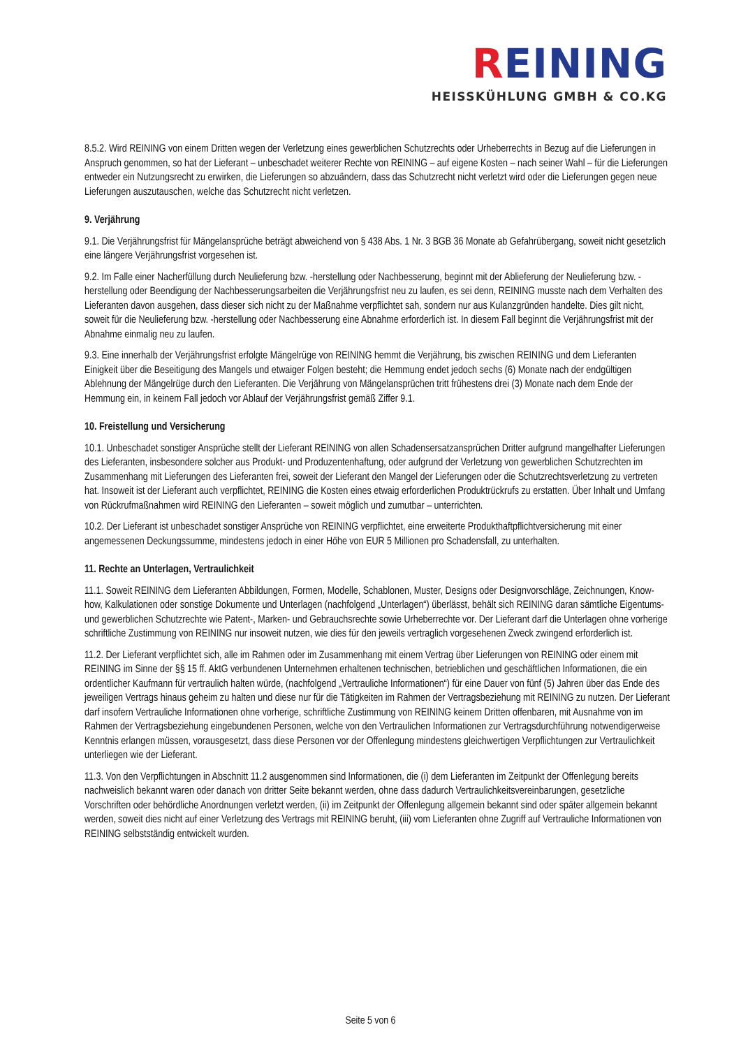REINING
HEISSKÜHLUNG GMBH & CO.KG
8.5.2. Wird REINING von einem Dritten wegen der Verletzung eines gewerblichen Schutzrechts oder Urheberrechts in Bezug auf die Lieferungen in Anspruch genommen, so hat der Lieferant – unbeschadet weiterer Rechte von REINING – auf eigene Kosten – nach seiner Wahl – für die Lieferungen entweder ein Nutzungsrecht zu erwirken, die Lieferungen so abzuändern, dass das Schutzrecht nicht verletzt wird oder die Lieferungen gegen neue Lieferungen auszutauschen, welche das Schutzrecht nicht verletzen.
9. Verjährung
9.1. Die Verjährungsfrist für Mängelansprüche beträgt abweichend von § 438 Abs. 1 Nr. 3 BGB 36 Monate ab Gefahrübergang, soweit nicht gesetzlich eine längere Verjährungsfrist vorgesehen ist.
9.2. Im Falle einer Nacherfüllung durch Neulieferung bzw. -herstellung oder Nachbesserung, beginnt mit der Ablieferung der Neulieferung bzw. -herstellung oder Beendigung der Nachbesserungsarbeiten die Verjährungsfrist neu zu laufen, es sei denn, REINING musste nach dem Verhalten des Lieferanten davon ausgehen, dass dieser sich nicht zu der Maßnahme verpflichtet sah, sondern nur aus Kulanzgründen handelte. Dies gilt nicht, soweit für die Neulieferung bzw. -herstellung oder Nachbesserung eine Abnahme erforderlich ist. In diesem Fall beginnt die Verjährungsfrist mit der Abnahme einmalig neu zu laufen.
9.3. Eine innerhalb der Verjährungsfrist erfolgte Mängelrüge von REINING hemmt die Verjährung, bis zwischen REINING und dem Lieferanten Einigkeit über die Beseitigung des Mangels und etwaiger Folgen besteht; die Hemmung endet jedoch sechs (6) Monate nach der endgültigen Ablehnung der Mängelrüge durch den Lieferanten. Die Verjährung von Mängelansprüchen tritt frühestens drei (3) Monate nach dem Ende der Hemmung ein, in keinem Fall jedoch vor Ablauf der Verjährungsfrist gemäß Ziffer 9.1.
10. Freistellung und Versicherung
10.1. Unbeschadet sonstiger Ansprüche stellt der Lieferant REINING von allen Schadensersatzansprüchen Dritter aufgrund mangelhafter Lieferungen des Lieferanten, insbesondere solcher aus Produkt- und Produzentenhaftung, oder aufgrund der Verletzung von gewerblichen Schutzrechten im Zusammenhang mit Lieferungen des Lieferanten frei, soweit der Lieferant den Mangel der Lieferungen oder die Schutzrechtsverletzung zu vertreten hat. Insoweit ist der Lieferant auch verpflichtet, REINING die Kosten eines etwaig erforderlichen Produktrückrufs zu erstatten. Über Inhalt und Umfang von Rückrufmaßnahmen wird REINING den Lieferanten – soweit möglich und zumutbar – unterrichten.
10.2. Der Lieferant ist unbeschadet sonstiger Ansprüche von REINING verpflichtet, eine erweiterte Produkthaftpflichtversicherung mit einer angemessenen Deckungssumme, mindestens jedoch in einer Höhe von EUR 5 Millionen pro Schadensfall, zu unterhalten.
11. Rechte an Unterlagen, Vertraulichkeit
11.1. Soweit REINING dem Lieferanten Abbildungen, Formen, Modelle, Schablonen, Muster, Designs oder Designvorschläge, Zeichnungen, Know-how, Kalkulationen oder sonstige Dokumente und Unterlagen (nachfolgend „Unterlagen“) überlässt, behält sich REINING daran sämtliche Eigentums- und gewerblichen Schutzrechte wie Patent-, Marken- und Gebrauchsrechte sowie Urheberrechte vor. Der Lieferant darf die Unterlagen ohne vorherige schriftliche Zustimmung von REINING nur insoweit nutzen, wie dies für den jeweils vertraglich vorgesehenen Zweck zwingend erforderlich ist.
11.2. Der Lieferant verpflichtet sich, alle im Rahmen oder im Zusammenhang mit einem Vertrag über Lieferungen von REINING oder einem mit REINING im Sinne der §§ 15 ff. AktG verbundenen Unternehmen erhaltenen technischen, betrieblichen und geschäftlichen Informationen, die ein ordentlicher Kaufmann für vertraulich halten würde, (nachfolgend „Vertrauliche Informationen“) für eine Dauer von fünf (5) Jahren über das Ende des jeweiligen Vertrags hinaus geheim zu halten und diese nur für die Tätigkeiten im Rahmen der Vertragsbeziehung mit REINING zu nutzen. Der Lieferant darf insofern Vertrauliche Informationen ohne vorherige, schriftliche Zustimmung von REINING keinem Dritten offenbaren, mit Ausnahme von im Rahmen der Vertragsbeziehung eingebundenen Personen, welche von den Vertraulichen Informationen zur Vertragsdurchführung notwendigerweise Kenntnis erlangen müssen, vorausgesetzt, dass diese Personen vor der Offenlegung mindestens gleichwertigen Verpflichtungen zur Vertraulichkeit unterliegen wie der Lieferant.
11.3. Von den Verpflichtungen in Abschnitt 11.2 ausgenommen sind Informationen, die (i) dem Lieferanten im Zeitpunkt der Offenlegung bereits nachweislich bekannt waren oder danach von dritter Seite bekannt werden, ohne dass dadurch Vertraulichkeitsvereinbarungen, gesetzliche Vorschriften oder behördliche Anordnungen verletzt werden, (ii) im Zeitpunkt der Offenlegung allgemein bekannt sind oder später allgemein bekannt werden, soweit dies nicht auf einer Verletzung des Vertrags mit REINING beruht, (iii) vom Lieferanten ohne Zugriff auf Vertrauliche Informationen von REINING selbstständig entwickelt wurden.
Seite 5 von 6